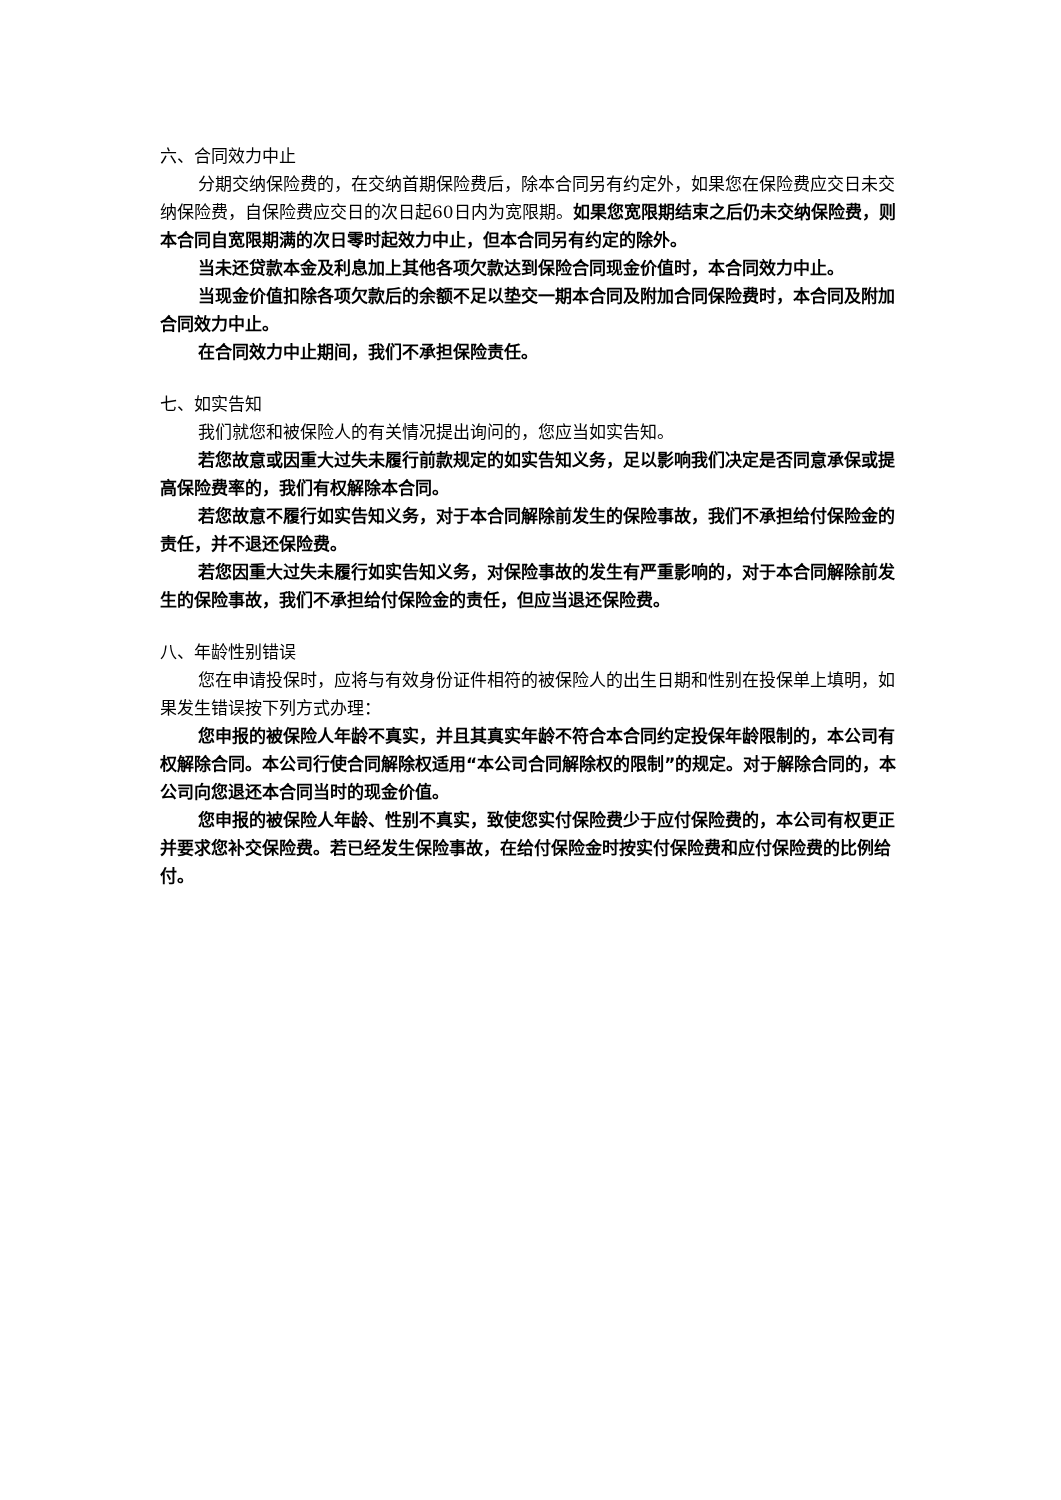六、合同效力中止
分期交纳保险费的，在交纳首期保险费后，除本合同另有约定外，如果您在保险费应交日未交纳保险费，自保险费应交日的次日起60日内为宽限期。如果您宽限期结束之后仍未交纳保险费，则本合同自宽限期满的次日零时起效力中止，但本合同另有约定的除外。
当未还贷款本金及利息加上其他各项欠款达到保险合同现金价值时，本合同效力中止。
当现金价值扣除各项欠款后的余额不足以垫交一期本合同及附加合同保险费时，本合同及附加合同效力中止。
在合同效力中止期间，我们不承担保险责任。
七、如实告知
我们就您和被保险人的有关情况提出询问的，您应当如实告知。
若您故意或因重大过失未履行前款规定的如实告知义务，足以影响我们决定是否同意承保或提高保险费率的，我们有权解除本合同。
若您故意不履行如实告知义务，对于本合同解除前发生的保险事故，我们不承担给付保险金的责任，并不退还保险费。
若您因重大过失未履行如实告知义务，对保险事故的发生有严重影响的，对于本合同解除前发生的保险事故，我们不承担给付保险金的责任，但应当退还保险费。
八、年龄性别错误
您在申请投保时，应将与有效身份证件相符的被保险人的出生日期和性别在投保单上填明，如果发生错误按下列方式办理：
您申报的被保险人年龄不真实，并且其真实年龄不符合本合同约定投保年龄限制的，本公司有权解除合同。本公司行使合同解除权适用“本公司合同解除权的限制”的规定。对于解除合同的，本公司向您退还本合同当时的现金价值。
您申报的被保险人年龄、性别不真实，致使您实付保险费少于应付保险费的，本公司有权更正并要求您补交保险费。若已经发生保险事故，在给付保险金时按实付保险费和应付保险费的比例给付。